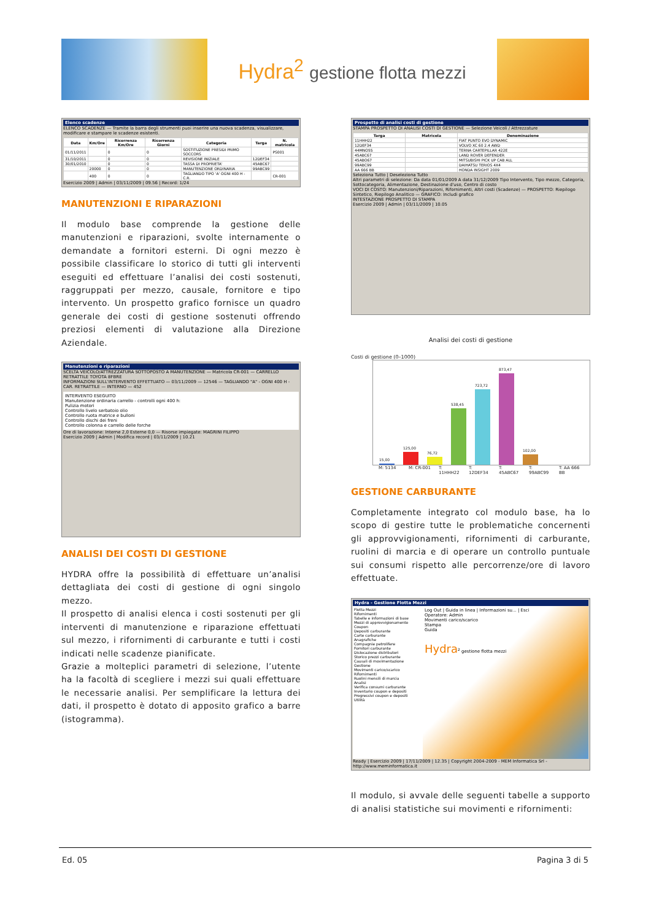Hydra<sup>2</sup> gestione flotta mezzi
Elenco scadenze
ELENCO SCADENZE — Tramite la barra degli strumenti puoi inserire una nuova scadenza, visualizzare, modificare e stampare le scadenze esistenti.
| Data | Km/Ore | Ricorrenza Km/Ore | Ricorrenza Giorni | Categoria | Targa | N. matricola |
| --- | --- | --- | --- | --- | --- | --- |
| 01/11/2011 | | 0 | 0 | SOSTITUZIONE PRESIDI PRIMO SOCCORS | | PS001 |
| 31/10/2011 | | 0 | 0 | REVISIONE INIZIALE | 12DEF34 | |
| 30/01/2010 | | 0 | 0 | TASSA DI PROPRIETA' | 45ABC67 | |
| | 20000 | 0 | 0 | MANUTENZIONE ORDINARIA | 99ABC99 | |
| | 400 | 0 | 0 | TAGLIANDO TIPO 'A' OGNI 400 H - C.R. | | CR-001 |
Esercizio 2009 | Admin | 03/11/2009 | 09.56 | Record: 1/24
MANUTENZIONI E RIPARAZIONI
Il modulo base comprende la gestione delle manutenzioni e riparazioni, svolte internamente o demandate a fornitori esterni. Di ogni mezzo è possibile classificare lo storico di tutti gli interventi eseguiti ed effettuare l’analisi dei costi sostenuti, raggruppati per mezzo, causale, fornitore e tipo intervento. Un prospetto grafico fornisce un quadro generale dei costi di gestione sostenuti offrendo preziosi elementi di valutazione alla Direzione Aziendale.
Manutenzioni e riparazioni
SCELTA VEICOLO/ATTREZZATURA SOTTOPOSTO A MANUTENZIONE — Matricola CR-001 — CARRELLO RETRATTILE TOYOTA 8FBRE
INFORMAZIONI SULL'INTERVENTO EFFETTUATO — 03/11/2009 — 12546 — TAGLIANDO "A" - OGNI 400 H - CAR. RETRATTILE — INTERNO — 452
INTERVENTO ESEGUITO
Manutenzione ordinaria carrello - controlli ogni 400 h:
Pulizia motori
Controllo livelo serbatoio olio
Controllo ruota matrice e bulloni
Controllo dischi dei freni
Controllo colonna e carrello delle forche
Ore di lavorazione: Interne 2,0 Esterne 0,0 — Risorse impiegate: MAGRINI FILIPPO
Esercizio 2009 | Admin | Modifica record | 03/11/2009 | 10.21
ANALISI DEI COSTI DI GESTIONE
HYDRA offre la possibilità di effettuare un’analisi dettagliata dei costi di gestione di ogni singolo mezzo.
Il prospetto di analisi elenca i costi sostenuti per gli interventi di manutenzione e riparazione effettuati sul mezzo, i rifornimenti di carburante e tutti i costi indicati nelle scadenze pianificate.
Grazie a molteplici parametri di selezione, l’utente ha la facoltà di scegliere i mezzi sui quali effettuare le necessarie analisi. Per semplificare la lettura dei dati, il prospetto è dotato di apposito grafico a barre (istogramma).
Prospetto di analisi costi di gestione
STAMPA PROSPETTO DI ANALISI COSTI DI GESTIONE — Selezione Veicoli / Attrezzature
| Targa | Matricola | Denominazione |
| --- | --- | --- |
| 11HHH22 | | FIAT PUNTO EVO DYNAMIC |
| 12DEF34 | | VOLVO XC 60 2.4 AWD |
| 44MNO55 | | TERNA CARTEPILLAR 422E |
| 45ABC67 | | LAND ROVER DEFENDER |
| 45ABO67 | | MITSUBISHI PICK UP CAB ALL |
| 99ABC99 | | DAIHATSU TERIOS 4X4 |
| AA 666 BB | | HONDA INSIGHT 2009 |
Seleziona Tutto | Deseleziona Tutto
Altri parametri di selezione: Da data 01/01/2009 A data 31/12/2009 Tipo Intervento, Tipo mezzo, Categoria, Sottocategoria, Alimentazione, Destinazione d'uso, Centro di costo
VOCI DI COSTO: Manutenzioni/Riparazioni, Rifornimenti, Altri costi (Scadenze) — PROSPETTO: Riepilogo Sintetico, Riepilogo Analitico — GRAFICO: Includi grafico
INTESTAZIONE PROSPETTO DI STAMPA
Esercizio 2009 | Admin | 03/11/2009 | 10.05
Analisi dei costi di gestione
Costi di gestione (0–1000)
15,00
125,00
76,72
538,45
723,72
873,47
102,00
M: 5134 M: CR-001 T: 11HHH22
T: 12DEF34
T: 45ABC67
T: 99ABC99
T: AA 666 BB
GESTIONE CARBURANTE
Completamente integrato col modulo base, ha lo scopo di gestire tutte le problematiche concernenti gli approvvigionamenti, rifornimenti di carburante, ruolini di marcia e di operare un controllo puntuale sui consumi rispetto alle percorrenze/ore di lavoro effettuate.
Hydra - Gestione Flotta Mezzi
Flotta Mezzi
Rifornimenti
Tabelle e informazioni di base
Mezzi di approvvigionamento
Coupon
Depositi carburante
Carte carburante
Anagrafiche
Compagnie petrolifere
Fornitori carburante
Dislocazione distributori
Storico prezzi carburante
Causali di movimentazione
Gestione
Movimenti carico/scarico
Rifornimenti
Ruolini mensili di marcia
Analisi
Verifica consumi carburante
Inventario coupon e depositi
Progressivi coupon e depositi
Utilità
Log Out | Guida in linea | Informazioni su... | Esci
Operatore: Admin
Movimenti carico/scarico
Stampa
Guida
Hydra<sup>2</sup> gestione flotta mezzi
Ready | Esercizio 2009 | 17/11/2009 | 12.35 | Copyright 2004-2009 - MEM Informatica Srl - http://www.meminformatica.it
Il modulo, si avvale delle seguenti tabelle a supporto di analisi statistiche sui movimenti e rifornimenti:
Ed. 05 Pagina 3 di 5